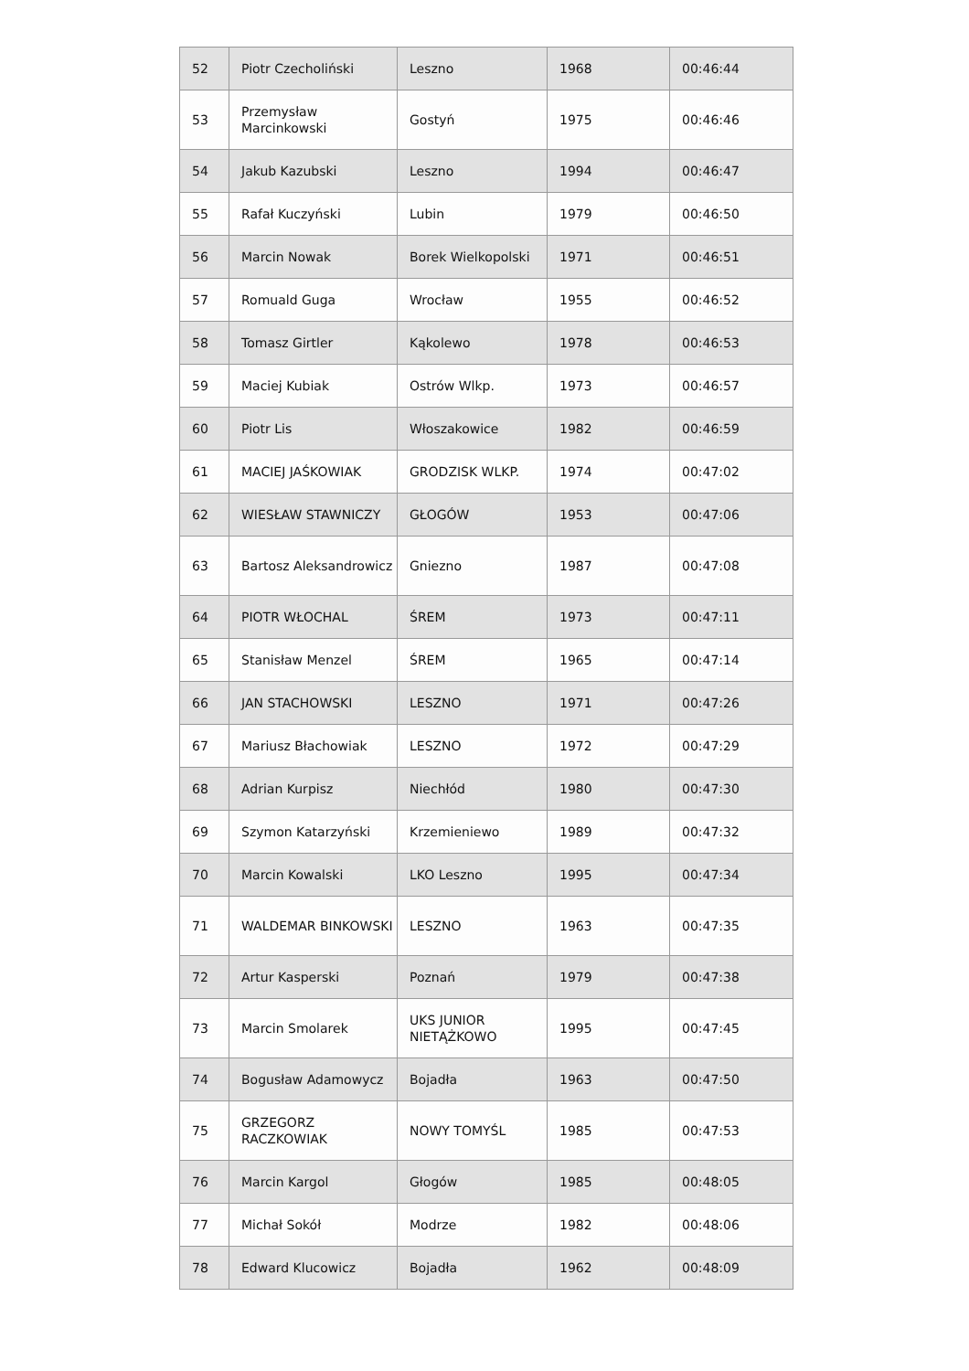| 52 | Piotr Czecholiński | Leszno | 1968 | 00:46:44 |
| 53 | Przemysław Marcinkowski | Gostyń | 1975 | 00:46:46 |
| 54 | Jakub Kazubski | Leszno | 1994 | 00:46:47 |
| 55 | Rafał Kuczyński | Lubin | 1979 | 00:46:50 |
| 56 | Marcin Nowak | Borek Wielkopolski | 1971 | 00:46:51 |
| 57 | Romuald Guga | Wrocław | 1955 | 00:46:52 |
| 58 | Tomasz Girtler | Kąkolewo | 1978 | 00:46:53 |
| 59 | Maciej Kubiak | Ostrów Wlkp. | 1973 | 00:46:57 |
| 60 | Piotr Lis | Włoszakowice | 1982 | 00:46:59 |
| 61 | MACIEJ JAŚKOWIAK | GRODZISK WLKP. | 1974 | 00:47:02 |
| 62 | WIESŁAW STAWNICZY | GŁOGÓW | 1953 | 00:47:06 |
| 63 | Bartosz Aleksandrowicz | Gniezno | 1987 | 00:47:08 |
| 64 | PIOTR WŁOCHAL | ŚREM | 1973 | 00:47:11 |
| 65 | Stanisław Menzel | ŚREM | 1965 | 00:47:14 |
| 66 | JAN STACHOWSKI | LESZNO | 1971 | 00:47:26 |
| 67 | Mariusz Błachowiak | LESZNO | 1972 | 00:47:29 |
| 68 | Adrian Kurpisz | Niechłód | 1980 | 00:47:30 |
| 69 | Szymon Katarzyński | Krzemieniewo | 1989 | 00:47:32 |
| 70 | Marcin Kowalski | LKO Leszno | 1995 | 00:47:34 |
| 71 | WALDEMAR BINKOWSKI | LESZNO | 1963 | 00:47:35 |
| 72 | Artur Kasperski | Poznań | 1979 | 00:47:38 |
| 73 | Marcin Smolarek | UKS JUNIOR NIETĄŻKOWO | 1995 | 00:47:45 |
| 74 | Bogusław Adamowycz | Bojadła | 1963 | 00:47:50 |
| 75 | GRZEGORZ RACZKOWIAK | NOWY TOMYŚL | 1985 | 00:47:53 |
| 76 | Marcin Kargol | Głogów | 1985 | 00:48:05 |
| 77 | Michał Sokół | Modrze | 1982 | 00:48:06 |
| 78 | Edward Klucowicz | Bojadła | 1962 | 00:48:09 |